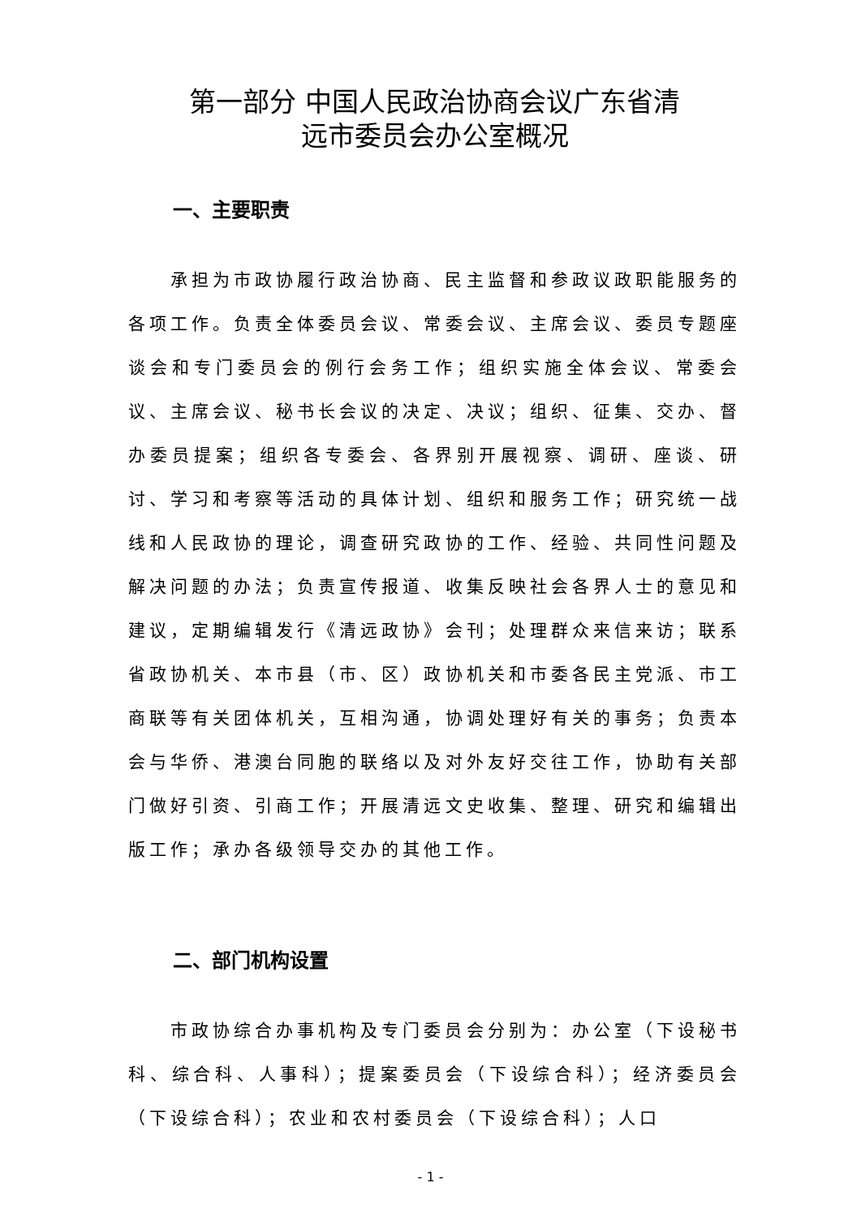第一部分 中国人民政治协商会议广东省清
远市委员会办公室概况
一、主要职责
承担为市政协履行政治协商、民主监督和参政议政职能服务的各项工作。负责全体委员会议、常委会议、主席会议、委员专题座谈会和专门委员会的例行会务工作；组织实施全体会议、常委会议、主席会议、秘书长会议的决定、决议；组织、征集、交办、督办委员提案；组织各专委会、各界别开展视察、调研、座谈、研讨、学习和考察等活动的具体计划、组织和服务工作；研究统一战线和人民政协的理论，调查研究政协的工作、经验、共同性问题及解决问题的办法；负责宣传报道、收集反映社会各界人士的意见和建议，定期编辑发行《清远政协》会刊；处理群众来信来访；联系省政协机关、本市县（市、区）政协机关和市委各民主党派、市工商联等有关团体机关，互相沟通，协调处理好有关的事务；负责本会与华侨、港澳台同胞的联络以及对外友好交往工作，协助有关部门做好引资、引商工作；开展清远文史收集、整理、研究和编辑出版工作；承办各级领导交办的其他工作。
二、部门机构设置
市政协综合办事机构及专门委员会分别为：办公室（下设秘书科、综合科、人事科）；提案委员会（下设综合科）；经济委员会（下设综合科）；农业和农村委员会（下设综合科）；人口
- 1 -